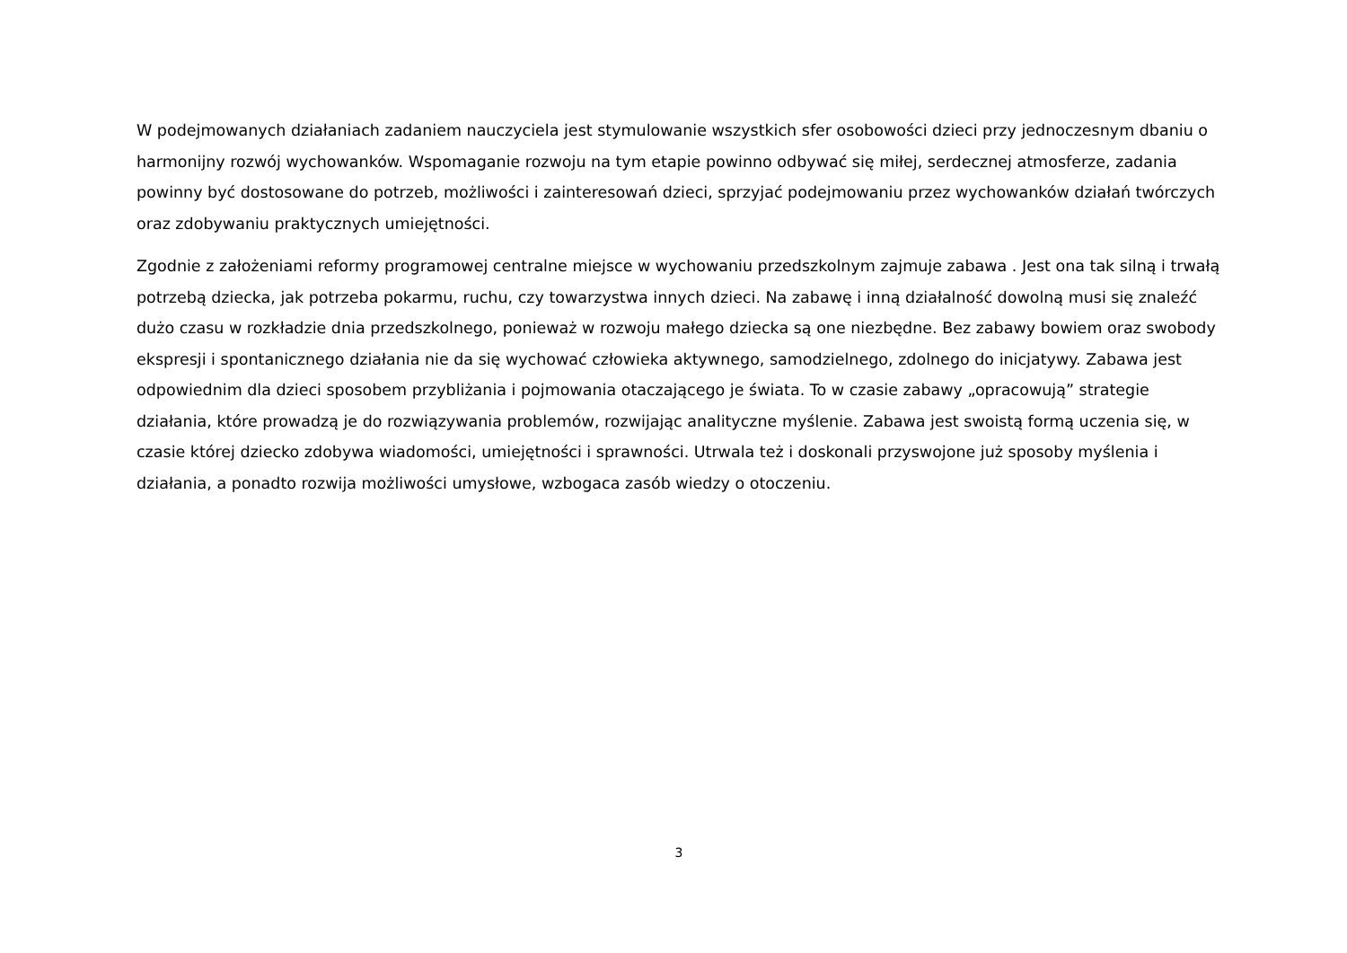W podejmowanych działaniach zadaniem nauczyciela jest stymulowanie wszystkich sfer osobowości dzieci przy jednoczesnym dbaniu o harmonijny rozwój wychowanków. Wspomaganie rozwoju na tym etapie powinno odbywać się miłej, serdecznej atmosferze, zadania powinny być dostosowane do potrzeb, możliwości i zainteresowań dzieci, sprzyjać podejmowaniu przez wychowanków działań twórczych oraz zdobywaniu praktycznych umiejętności.
Zgodnie z założeniami reformy programowej centralne miejsce w wychowaniu przedszkolnym zajmuje zabawa . Jest ona tak silną i trwałą potrzebą dziecka, jak potrzeba pokarmu, ruchu, czy towarzystwa innych dzieci. Na zabawę i inną działalność dowolną musi się znaleźć dużo czasu w rozkładzie dnia przedszkolnego, ponieważ w rozwoju małego dziecka są one niezbędne. Bez zabawy bowiem oraz swobody ekspresji i spontanicznego działania nie da się wychować człowieka aktywnego, samodzielnego, zdolnego do inicjatywy. Zabawa jest odpowiednim dla dzieci sposobem przybliżania i pojmowania otaczającego je świata. To w czasie zabawy „opracowują” strategie działania, które prowadzą je do rozwiązywania problemów, rozwijając analityczne myślenie. Zabawa jest swoistą formą uczenia się, w czasie której dziecko zdobywa wiadomości, umiejętności i sprawności. Utrwala też i doskonali przyswojone już sposoby myślenia i działania, a ponadto rozwija możliwości umysłowe, wzbogaca zasób wiedzy o otoczeniu.
3